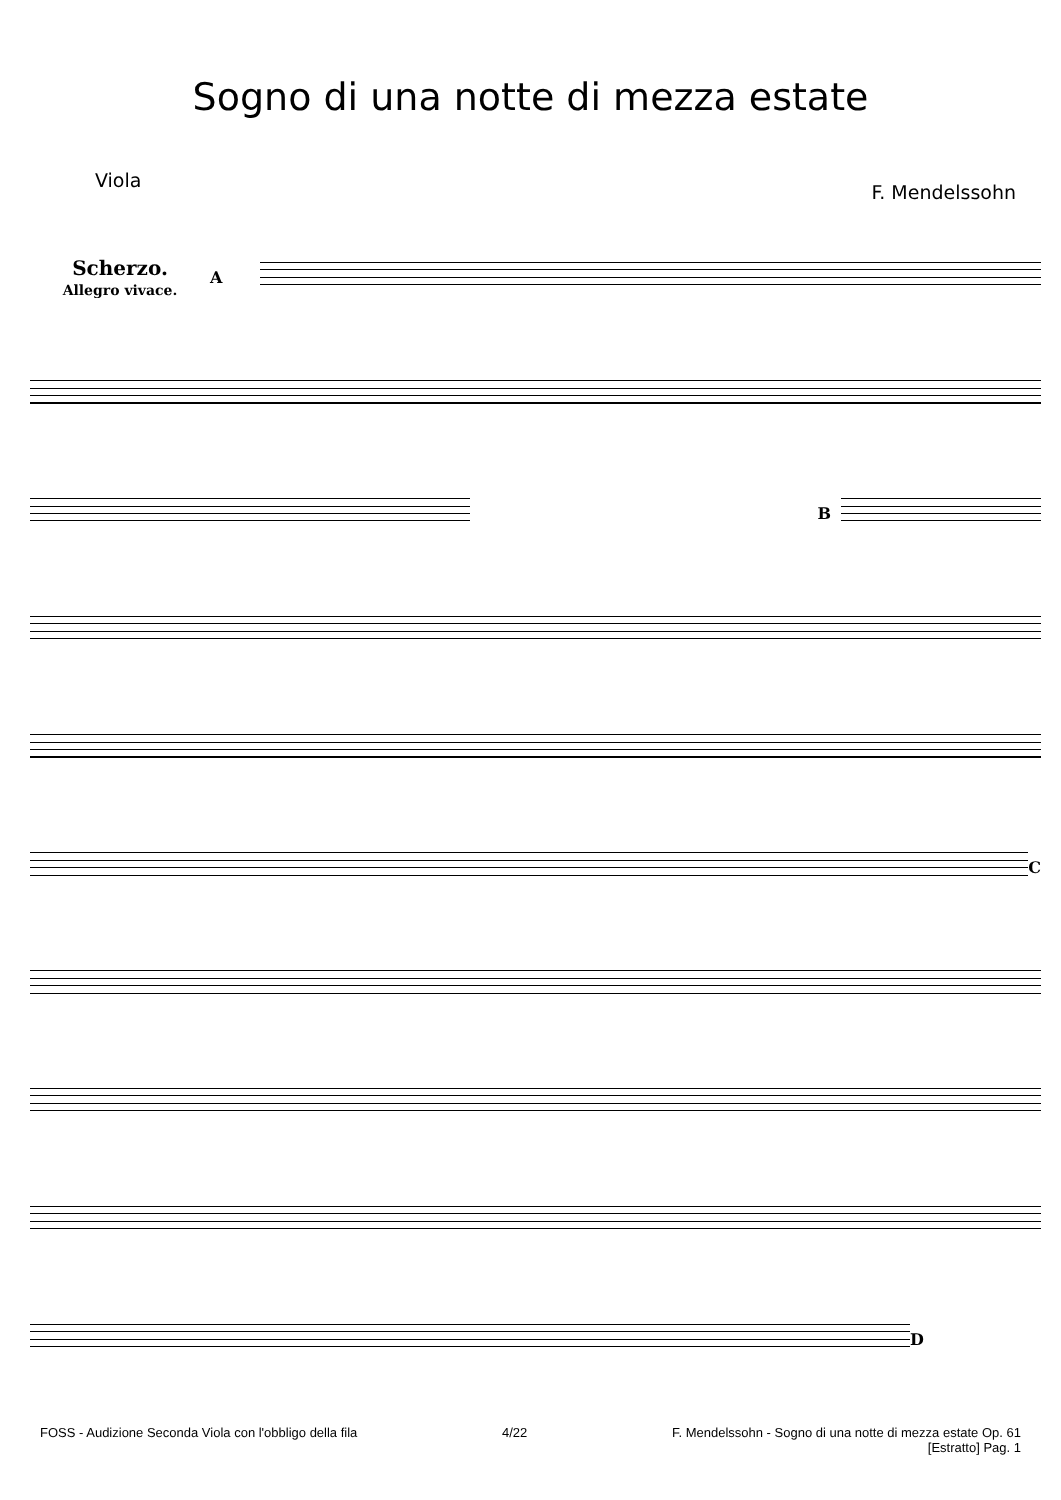Sogno di una notte di mezza estate
Viola F. Mendelssohn
Scherzo.
Allegro vivace.
A
B
C
D
FOSS - Audizione Seconda Viola con l'obbligo della fila
4/22 F. Mendelssohn - Sogno di una notte di mezza estate Op. 61
[Estratto] Pag. 1